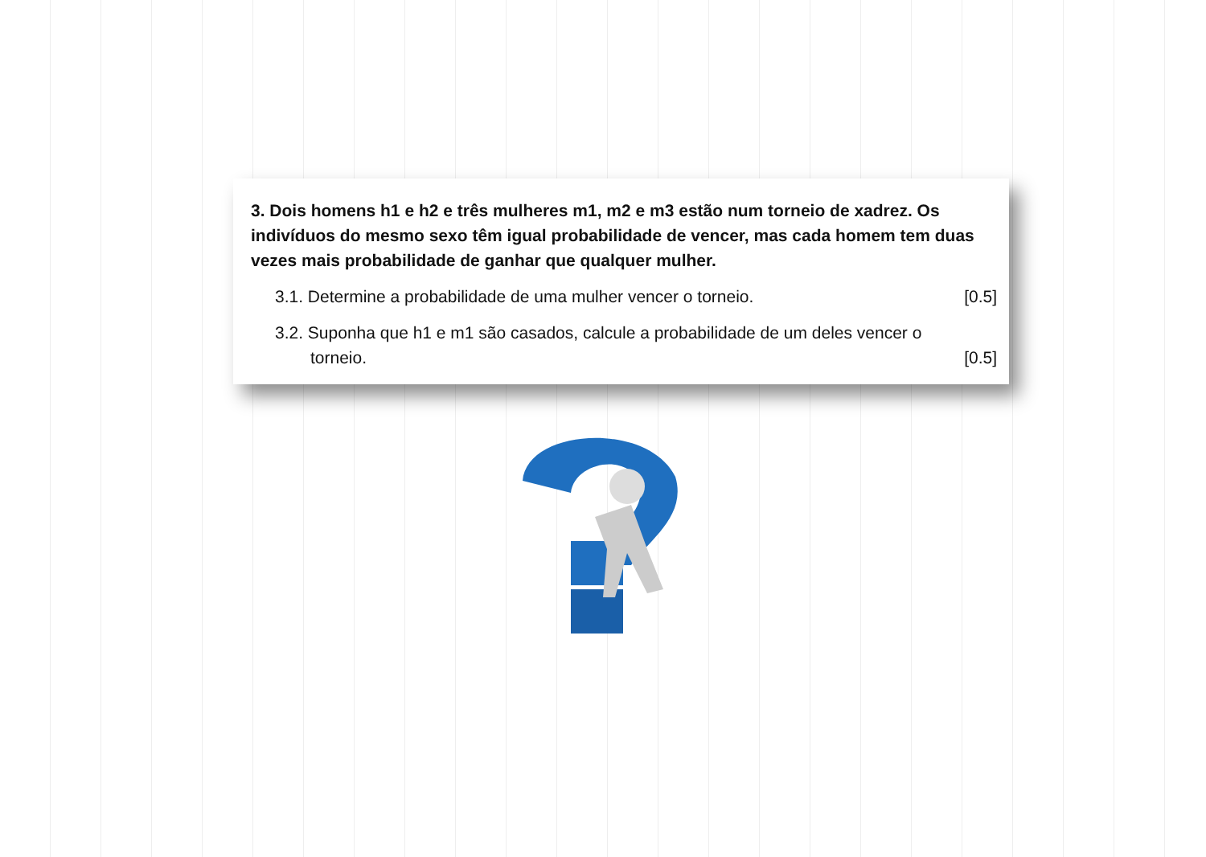3. Dois homens h1 e h2 e três mulheres m1, m2 e m3 estão num torneio de xadrez. Os indivíduos do mesmo sexo têm igual probabilidade de vencer, mas cada homem tem duas vezes mais probabilidade de ganhar que qualquer mulher.
3.1. Determine a probabilidade de uma mulher vencer o torneio. [0.5]
3.2. Suponha que h1 e m1 são casados, calcule a probabilidade de um deles vencer o torneio. [0.5]